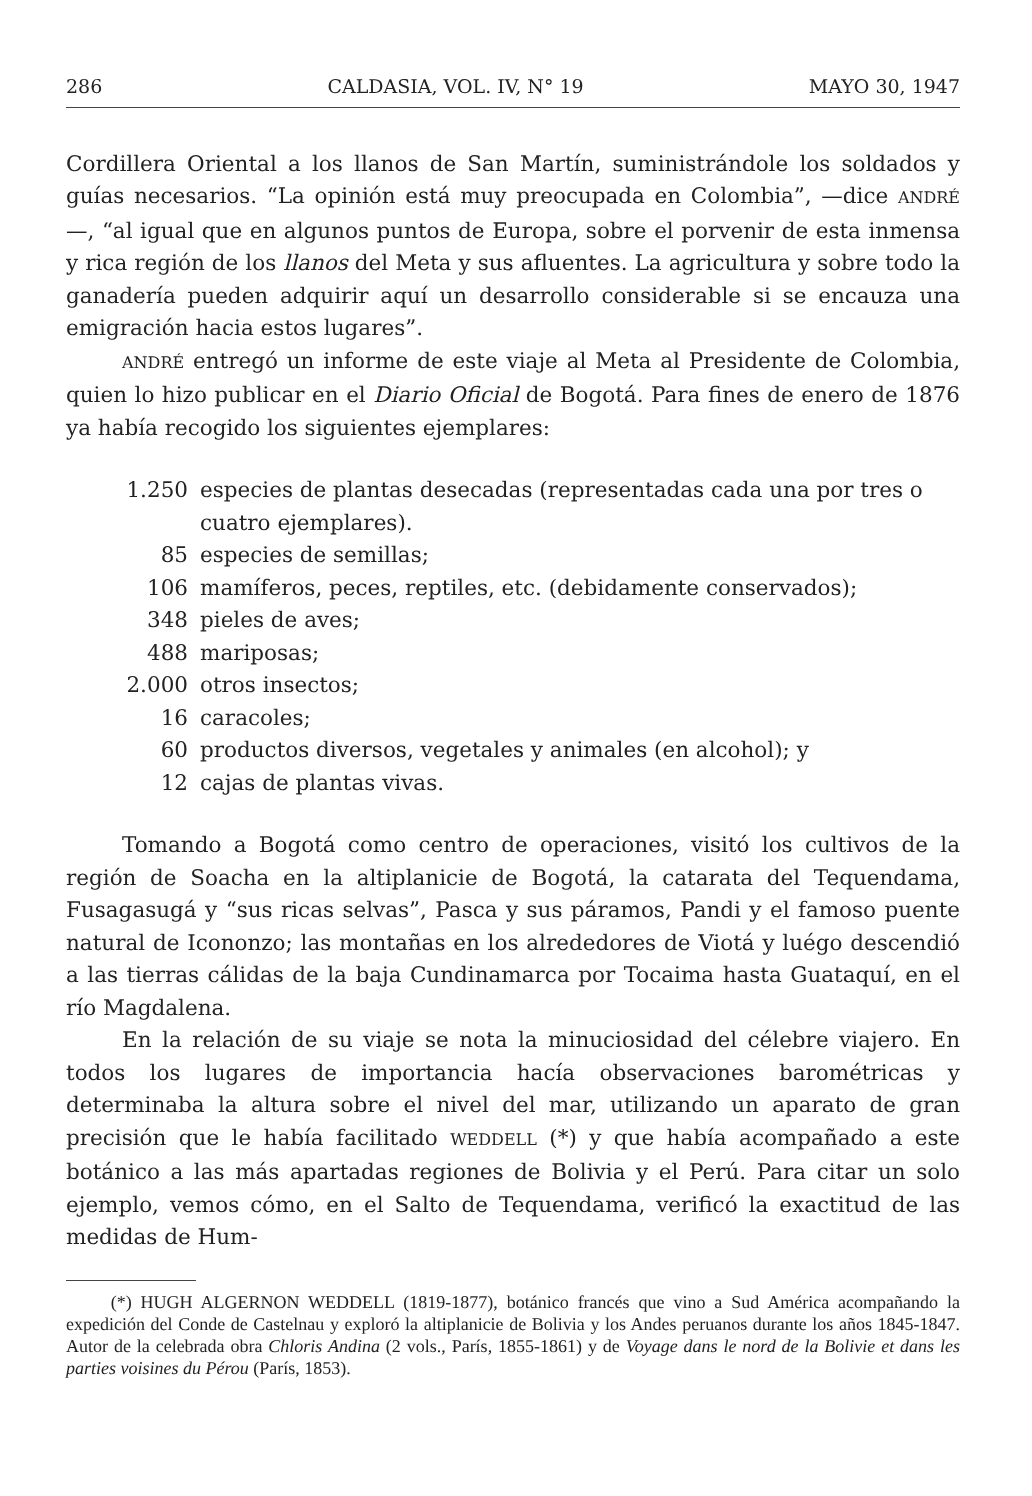286 CALDASIA, VOL. IV, N° 19 MAYO 30, 1947
Cordillera Oriental a los llanos de San Martín, suministrándole los soldados y guías necesarios. “La opinión está muy preocupada en Colombia”, —dice ANDRÉ—, “al igual que en algunos puntos de Europa, sobre el porvenir de esta inmensa y rica región de los llanos del Meta y sus afluentes. La agricultura y sobre todo la ganadería pueden adquirir aquí un desarrollo considerable si se encauza una emigración hacia estos lugares”.
ANDRÉ entregó un informe de este viaje al Meta al Presidente de Colombia, quien lo hizo publicar en el Diario Oficial de Bogotá. Para fines de enero de 1876 ya había recogido los siguientes ejemplares:
1.250 especies de plantas desecadas (representadas cada una por tres o cuatro ejemplares).
85 especies de semillas;
106 mamíferos, peces, reptiles, etc. (debidamente conservados);
348 pieles de aves;
488 mariposas;
2.000 otros insectos;
16 caracoles;
60 productos diversos, vegetales y animales (en alcohol); y
12 cajas de plantas vivas.
Tomando a Bogotá como centro de operaciones, visitó los cultivos de la región de Soacha en la altiplanicie de Bogotá, la catarata del Tequendama, Fusagasugá y “sus ricas selvas”, Pasca y sus páramos, Pandi y el famoso puente natural de Icononzo; las montañas en los alrededores de Viotá y luégo descendió a las tierras cálidas de la baja Cundinamarca por Tocaima hasta Guataquí, en el río Magdalena.
En la relación de su viaje se nota la minuciosidad del célebre viajero. En todos los lugares de importancia hacía observaciones barométricas y determinaba la altura sobre el nivel del mar, utilizando un aparato de gran precisión que le había facilitado WEDDELL (*) y que había acompañado a este botánico a las más apartadas regiones de Bolivia y el Perú. Para citar un solo ejemplo, vemos cómo, en el Salto de Tequendama, verificó la exactitud de las medidas de Hum-
(*) HUGH ALGERNON WEDDELL (1819-1877), botánico francés que vino a Sud América acompañando la expedición del Conde de Castelnau y exploró la altiplanicie de Bolivia y los Andes peruanos durante los años 1845-1847. Autor de la celebrada obra Chloris Andina (2 vols., París, 1855-1861) y de Voyage dans le nord de la Bolivie et dans les parties voisines du Pérou (París, 1853).